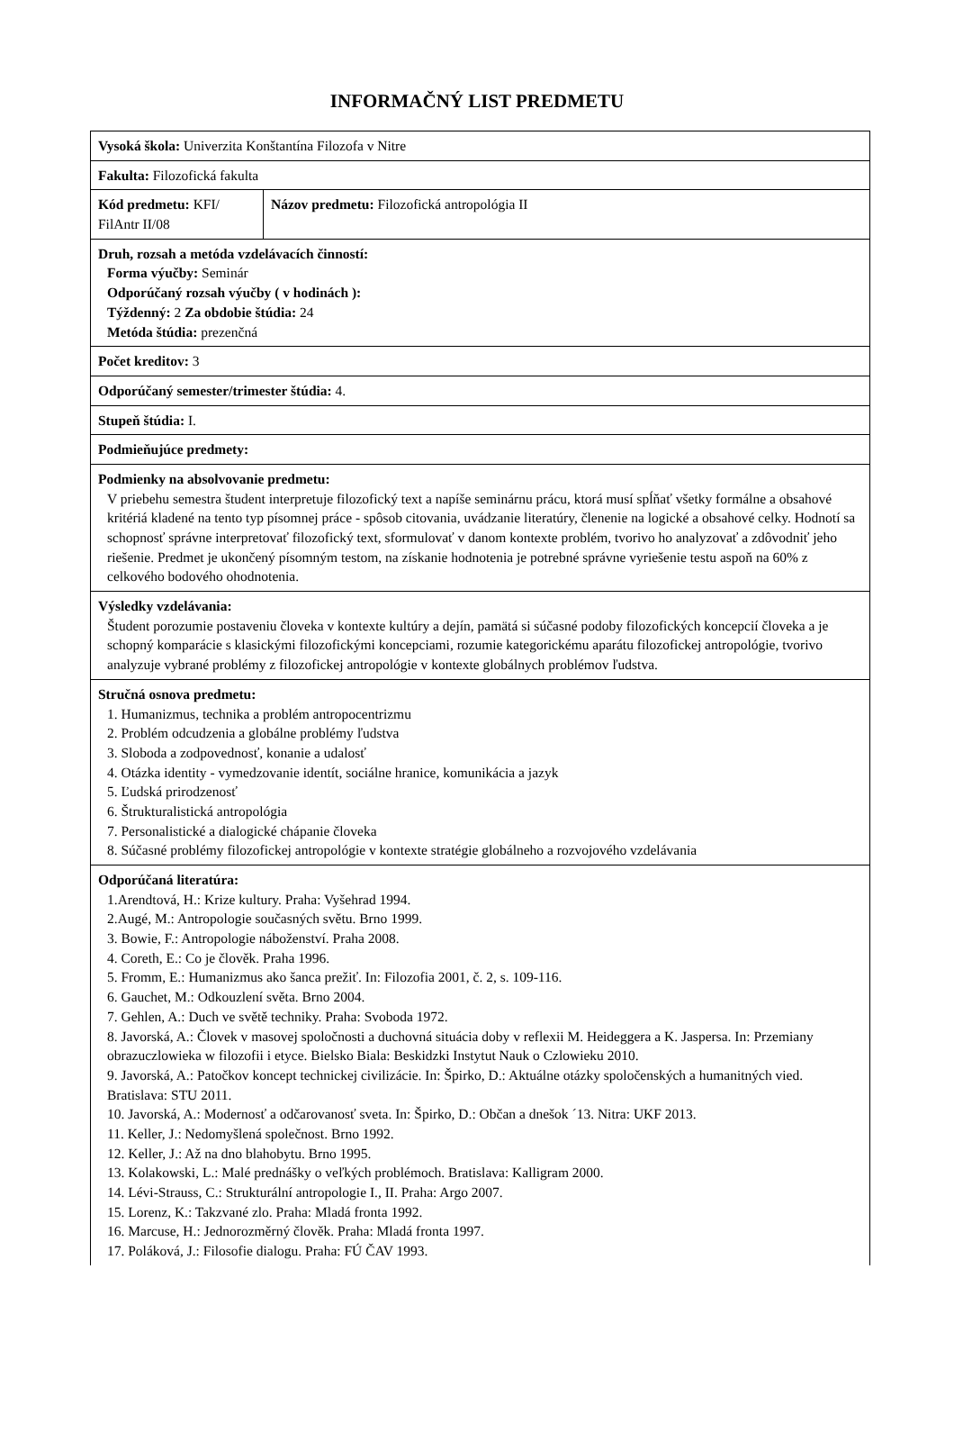INFORMAČNÝ LIST PREDMETU
| Vysoká škola: Univerzita Konštantína Filozofa v Nitre | |
| Fakulta: Filozofická fakulta | |
| Kód predmetu: KFI/ FilAntr II/08 | Názov predmetu: Filozofická antropológia II |
| Druh, rozsah a metóda vzdelávacích činností: Forma výučby: Seminár Odporúčaný rozsah výučby ( v hodinách ): Týždenný: 2 Za obdobie štúdia: 24 Metóda štúdia: prezenčná | |
| Počet kreditov: 3 | |
| Odporúčaný semester/trimester štúdia: 4. | |
| Stupeň štúdia: I. | |
| Podmieňujúce predmety: | |
| Podmienky na absolvovanie predmetu: V priebehu semestra študent interpretuje filozofický text a napíše seminárnu prácu, ktorá musí spĺňať všetky formálne a obsahové kritériá kladené na tento typ písomnej práce - spôsob citovania, uvádzanie literatúry, členenie na logické a obsahové celky. Hodnotí sa schopnosť správne interpretovať filozofický text, sformulovať v danom kontexte problém, tvorivo ho analyzovať a zdôvodniť jeho riešenie. Predmet je ukončený písomným testom, na získanie hodnotenia je potrebné správne vyriešenie testu aspoň na 60% z celkového bodového ohodnotenia. | |
| Výsledky vzdelávania: Študent porozumie postaveniu človeka v kontexte kultúry a dejín, pamätá si súčasné podoby filozofických koncepcií človeka a je schopný komparácie s klasickými filozofickými koncepciami, rozumie kategorickému aparátu filozofickej antropológie, tvorivo analyzuje vybrané problémy z filozofickej antropológie v kontexte globálnych problémov ľudstva. | |
| Stručná osnova predmetu: 1. Humanizmus, technika a problém antropocentrizmu 2. Problém odcudzenia a globálne problémy ľudstva 3. Sloboda a zodpovednosť, konanie a udalosť 4. Otázka identity - vymedzovanie identít, sociálne hranice, komunikácia a jazyk 5. Ľudská prirodzenosť 6. Štrukturalistická antropológia 7. Personalistické a dialogické chápanie človeka 8. Súčasné problémy filozofickej antropológie v kontexte stratégie globálneho a rozvojového vzdelávania | |
| Odporúčaná literatúra: 1.Arendtová, H.: Krize kultury. Praha: Vyšehrad 1994. 2.Augé, M.: Antropologie současných světu. Brno 1999. 3. Bowie, F.: Antropologie náboženství. Praha 2008. 4. Coreth, E.: Co je člověk. Praha 1996. 5. Fromm, E.: Humanizmus ako šanca prežiť. In: Filozofia 2001, č. 2, s. 109-116. 6. Gauchet, M.: Odkouzlení světa. Brno 2004. 7. Gehlen, A.: Duch ve světě techniky. Praha: Svoboda 1972. 8. Javorská, A.: Človek v masovej spoločnosti a duchovná situácia doby v reflexii M. Heideggera a K. Jaspersa. In: Przemiany obrazuczlowieka w filozofii i etyce. Bielsko Biala: Beskidzki Instytut Nauk o Czlowieku 2010. 9. Javorská, A.: Patočkov koncept technickej civilizácie. In: Špirko, D.: Aktuálne otázky spoločenských a humanitných vied. Bratislava: STU 2011. 10. Javorská, A.: Modernosť a odčarovanosť sveta. In: Špirko, D.: Občan a dnešok ´13. Nitra: UKF 2013. 11. Keller, J.: Nedomyšlená společnost. Brno 1992. 12. Keller, J.: Až na dno blahobytu. Brno 1995. 13. Kolakowski, L.: Malé prednášky o veľkých problémoch. Bratislava: Kalligram 2000. 14. Lévi-Strauss, C.: Strukturální antropologie I., II. Praha: Argo 2007. 15. Lorenz, K.: Takzvané zlo. Praha: Mladá fronta 1992. 16. Marcuse, H.: Jednorozměrný člověk. Praha: Mladá fronta 1997. 17. Poláková, J.: Filosofie dialogu. Praha: FÚ ČAV 1993. | |